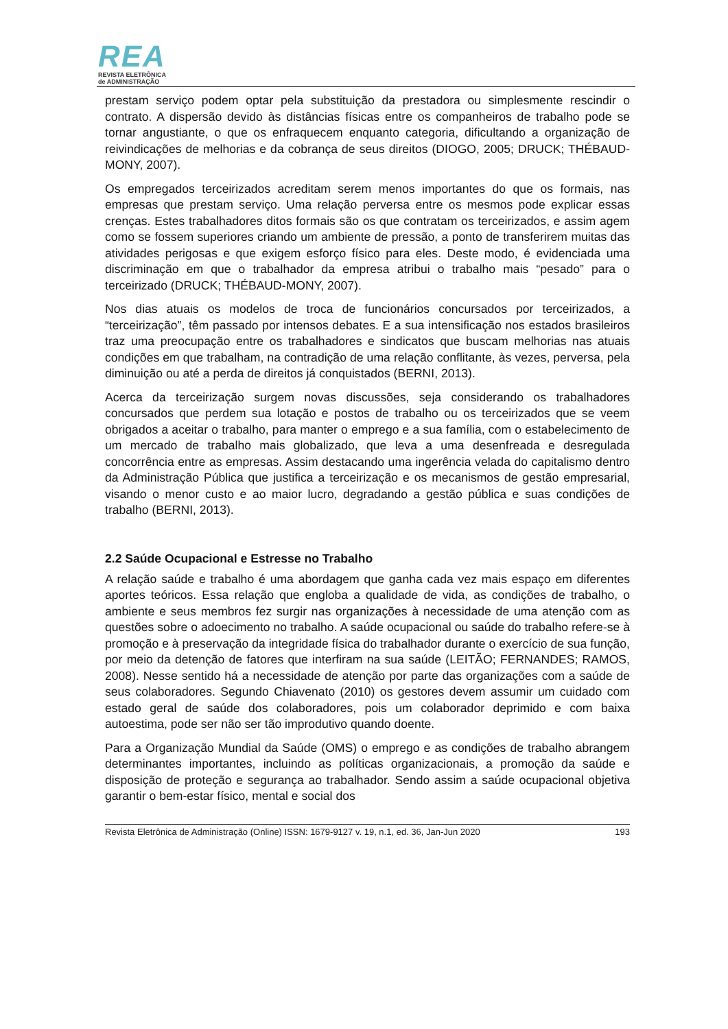REA
REVISTA ELETRÔNICA
de ADMINISTRAÇÃO
prestam serviço podem optar pela substituição da prestadora ou simplesmente rescindir o contrato. A dispersão devido às distâncias físicas entre os companheiros de trabalho pode se tornar angustiante, o que os enfraquecem enquanto categoria, dificultando a organização de reivindicações de melhorias e da cobrança de seus direitos (DIOGO, 2005; DRUCK; THÉBAUD-MONY, 2007).
Os empregados terceirizados acreditam serem menos importantes do que os formais, nas empresas que prestam serviço. Uma relação perversa entre os mesmos pode explicar essas crenças. Estes trabalhadores ditos formais são os que contratam os terceirizados, e assim agem como se fossem superiores criando um ambiente de pressão, a ponto de transferirem muitas das atividades perigosas e que exigem esforço físico para eles. Deste modo, é evidenciada uma discriminação em que o trabalhador da empresa atribui o trabalho mais “pesado” para o terceirizado (DRUCK; THÉBAUD-MONY, 2007).
Nos dias atuais os modelos de troca de funcionários concursados por terceirizados, a “terceirização”, têm passado por intensos debates. E a sua intensificação nos estados brasileiros traz uma preocupação entre os trabalhadores e sindicatos que buscam melhorias nas atuais condições em que trabalham, na contradição de uma relação conflitante, às vezes, perversa, pela diminuição ou até a perda de direitos já conquistados (BERNI, 2013).
Acerca da terceirização surgem novas discussões, seja considerando os trabalhadores concursados que perdem sua lotação e postos de trabalho ou os terceirizados que se veem obrigados a aceitar o trabalho, para manter o emprego e a sua família, com o estabelecimento de um mercado de trabalho mais globalizado, que leva a uma desenfreada e desregulada concorrência entre as empresas. Assim destacando uma ingerência velada do capitalismo dentro da Administração Pública que justifica a terceirização e os mecanismos de gestão empresarial, visando o menor custo e ao maior lucro, degradando a gestão pública e suas condições de trabalho (BERNI, 2013).
2.2 Saúde Ocupacional e Estresse no Trabalho
A relação saúde e trabalho é uma abordagem que ganha cada vez mais espaço em diferentes aportes teóricos. Essa relação que engloba a qualidade de vida, as condições de trabalho, o ambiente e seus membros fez surgir nas organizações à necessidade de uma atenção com as questões sobre o adoecimento no trabalho. A saúde ocupacional ou saúde do trabalho refere-se à promoção e à preservação da integridade física do trabalhador durante o exercício de sua função, por meio da detenção de fatores que interfiram na sua saúde (LEITÃO; FERNANDES; RAMOS, 2008). Nesse sentido há a necessidade de atenção por parte das organizações com a saúde de seus colaboradores. Segundo Chiavenato (2010) os gestores devem assumir um cuidado com estado geral de saúde dos colaboradores, pois um colaborador deprimido e com baixa autoestima, pode ser não ser tão improdutivo quando doente.
Para a Organização Mundial da Saúde (OMS) o emprego e as condições de trabalho abrangem determinantes importantes, incluindo as políticas organizacionais, a promoção da saúde e disposição de proteção e segurança ao trabalhador. Sendo assim a saúde ocupacional objetiva garantir o bem-estar físico, mental e social dos
Revista Eletrônica de Administração (Online) ISSN: 1679-9127 v. 19, n.1, ed. 36, Jan-Jun 2020 193